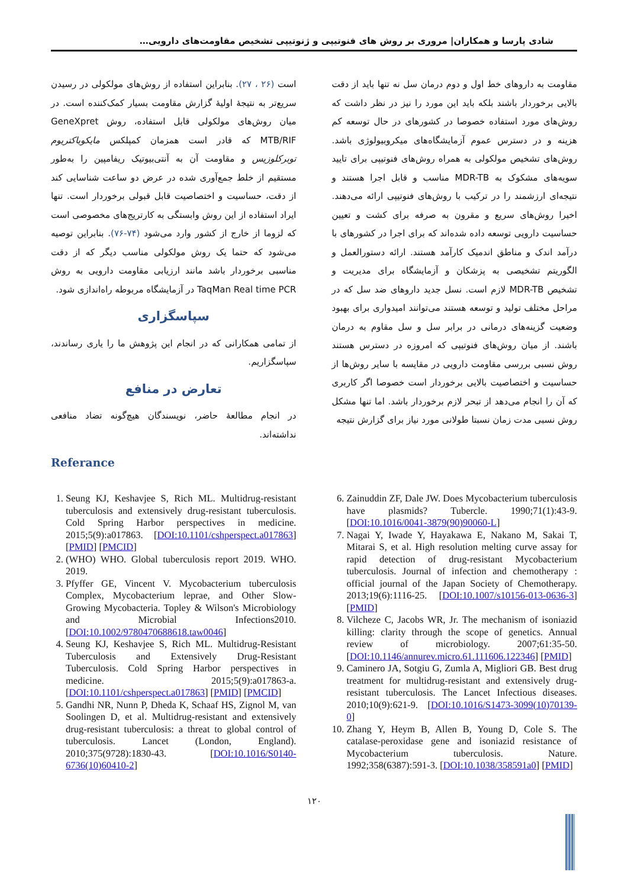شادی پارسا و همکاران| مروری بر روش های فنوتیپی و ژنوتیپی تشخیص مقاومت‌های دارویی…
مقاومت به داروهای خط اول و دوم درمان سل نه تنها باید از دقت بالایی برخوردار باشند بلکه باید این مورد را نیز در نظر داشت که روش‌های مورد استفاده خصوصا در کشورهای در حال توسعه کم هزینه و در دسترس عموم آزمایشگاه‌های میکروبیولوژی باشد. روش‌های تشخیص مولکولی به همراه روش‌های فنوتیپی برای تایید سویه‌های مشکوک به MDR-TB مناسب و قابل اجرا هستند و نتیجه‌ای ارزشمند را در ترکیب با روش‌های فنوتیپی ارائه می‌دهند. اخیرا روش‌های سریع و مقرون به صرفه برای کشت و تعیین حساسیت دارویی توسعه داده شده‌اند که برای اجرا در کشورهای با درآمد اندک و مناطق اندمیک کارآمد هستند. ارائه دستورالعمل و الگوریتم تشخیصی به پزشکان و آزمایشگاه برای مدیریت و تشخیص MDR-TB لازم است. نسل جدید داروهای ضد سل که در مراحل مختلف تولید و توسعه هستند می‌توانند امیدواری برای بهبود وضعیت گزینه‌های درمانی در برابر سل و سل مقاوم به درمان باشند. از میان روش‌های فنوتیپی که امروزه در دسترس هستند روش نسبی بررسی مقاومت دارویی در مقایسه با سایر روش‌ها از حساسیت و اختصاصیت بالایی برخوردار است خصوصا اگر کاربری که آن را انجام می‌دهد از تبحر لازم برخوردار باشد. اما تنها مشکل روش نسبی مدت زمان نسبتا طولانی مورد نیاز برای گزارش نتیجه
است (۲۶ ، ۲۷). بنابراین استفاده از روش‌های مولکولی در رسیدن سریع‌تر به نتیجهٔ اولیهٔ گزارش مقاومت بسیار کمک‌کننده است. در میان روش‌های مولکولی قابل استفاده، روش GeneXpret MTB/RIF که قادر است همزمان کمپلکس مایکوباکتریوم توبرکلوزیس و مقاومت آن به آنتی‌بیوتیک ریفامپین را به‌طور مستقیم از خلط جمع‌آوری شده در عرض دو ساعت شناسایی کند از دقت، حساسیت و اختصاصیت قابل قبولی برخوردار است. تنها ایراد استفاده از این روش وابستگی به کارتریج‌های مخصوصی است که لزوما از خارج از کشور وارد می‌شود (۷۴-۷۶). بنابراین توصیه می‌شود که حتما یک روش مولکولی مناسب دیگر که از دقت مناسبی برخوردار باشد مانند ارزیابی مقاومت دارویی به روش TaqMan Real time PCR در آزمایشگاه مربوطه راه‌اندازی شود.
سپاسگزاری
از تمامی همکارانی که در انجام این پژوهش ما را یاری رساندند، سپاسگزاریم.
تعارض در منافع
در انجام مطالعهٔ حاضر، نویسندگان هیچ‌گونه تضاد منافعی نداشته‌اند.
Referance
1. Seung KJ, Keshavjee S, Rich ML. Multidrug-resistant tuberculosis and extensively drug-resistant tuberculosis. Cold Spring Harbor perspectives in medicine. 2015;5(9):a017863. [DOI:10.1101/cshperspect.a017863] [PMID] [PMCID]
2. (WHO) WHO. Global tuberculosis report 2019. WHO. 2019.
3. Pfyffer GE, Vincent V. Mycobacterium tuberculosis Complex, Mycobacterium leprae, and Other Slow-Growing Mycobacteria. Topley & Wilson's Microbiology and Microbial Infections2010. [DOI:10.1002/9780470688618.taw0046]
4. Seung KJ, Keshavjee S, Rich ML. Multidrug-Resistant Tuberculosis and Extensively Drug-Resistant Tuberculosis. Cold Spring Harbor perspectives in medicine. 2015;5(9):a017863-a. [DOI:10.1101/cshperspect.a017863] [PMID] [PMCID]
5. Gandhi NR, Nunn P, Dheda K, Schaaf HS, Zignol M, van Soolingen D, et al. Multidrug-resistant and extensively drug-resistant tuberculosis: a threat to global control of tuberculosis. Lancet (London, England). 2010;375(9728):1830-43. [DOI:10.1016/S0140-6736(10)60410-2]
6. Zainuddin ZF, Dale JW. Does Mycobacterium tuberculosis have plasmids? Tubercle. 1990;71(1):43-9. [DOI:10.1016/0041-3879(90)90060-L]
7. Nagai Y, Iwade Y, Hayakawa E, Nakano M, Sakai T, Mitarai S, et al. High resolution melting curve assay for rapid detection of drug-resistant Mycobacterium tuberculosis. Journal of infection and chemotherapy : official journal of the Japan Society of Chemotherapy. 2013;19(6):1116-25. [DOI:10.1007/s10156-013-0636-3] [PMID]
8. Vilcheze C, Jacobs WR, Jr. The mechanism of isoniazid killing: clarity through the scope of genetics. Annual review of microbiology. 2007;61:35-50. [DOI:10.1146/annurev.micro.61.111606.122346] [PMID]
9. Caminero JA, Sotgiu G, Zumla A, Migliori GB. Best drug treatment for multidrug-resistant and extensively drug-resistant tuberculosis. The Lancet Infectious diseases. 2010;10(9):621-9. [DOI:10.1016/S1473-3099(10)70139-0]
10. Zhang Y, Heym B, Allen B, Young D, Cole S. The catalase-peroxidase gene and isoniazid resistance of Mycobacterium tuberculosis. Nature. 1992;358(6387):591-3. [DOI:10.1038/358591a0] [PMID]
۱۲۰